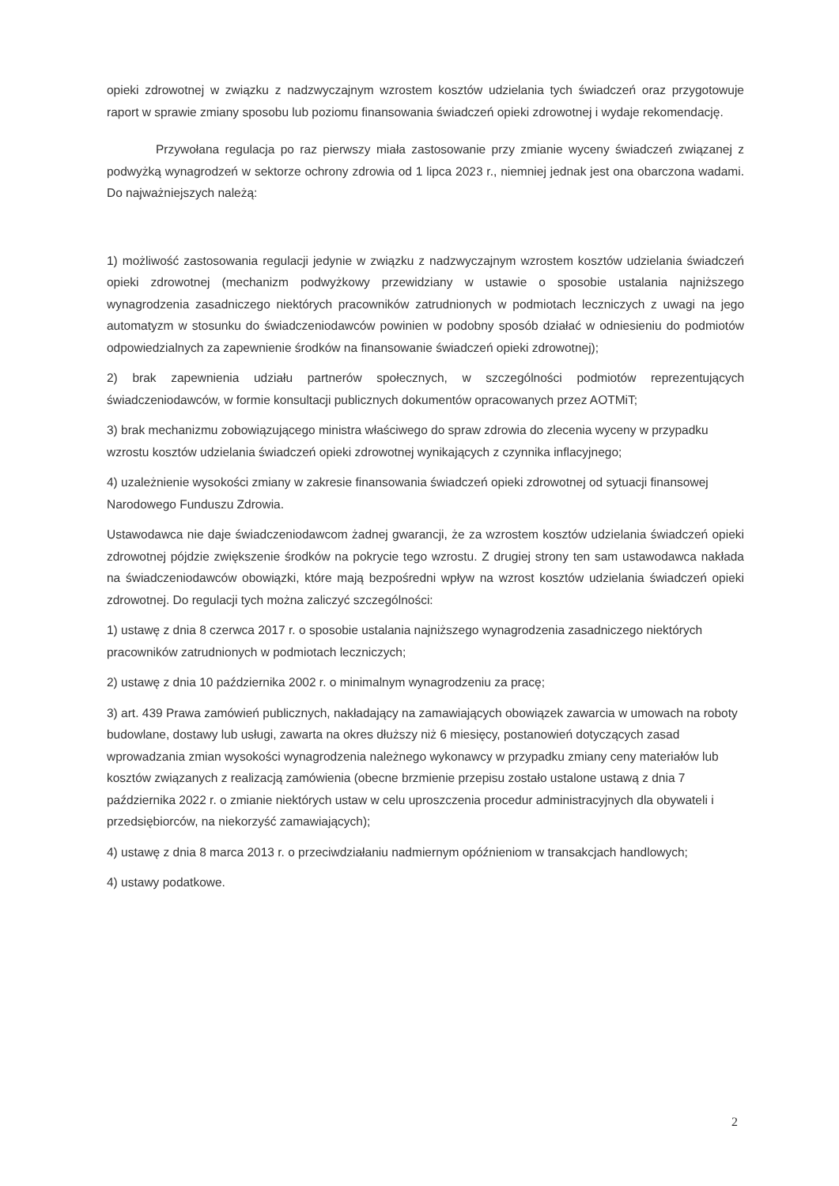opieki zdrowotnej w związku z nadzwyczajnym wzrostem kosztów udzielania tych świadczeń oraz przygotowuje raport w sprawie zmiany sposobu lub poziomu finansowania świadczeń opieki zdrowotnej i wydaje rekomendację.
Przywołana regulacja po raz pierwszy miała zastosowanie przy zmianie wyceny świadczeń związanej z podwyżką wynagrodzeń w sektorze ochrony zdrowia od 1 lipca 2023 r., niemniej jednak jest ona obarczona wadami. Do najważniejszych należą:
1) możliwość zastosowania regulacji jedynie w związku z nadzwyczajnym wzrostem kosztów udzielania świadczeń opieki zdrowotnej (mechanizm podwyżkowy przewidziany w ustawie o sposobie ustalania najniższego wynagrodzenia zasadniczego niektórych pracowników zatrudnionych w podmiotach leczniczych z uwagi na jego automatyzm w stosunku do świadczeniodawców powinien w podobny sposób działać w odniesieniu do podmiotów odpowiedzialnych za zapewnienie środków na finansowanie świadczeń opieki zdrowotnej);
2) brak zapewnienia udziału partnerów społecznych, w szczególności podmiotów reprezentujących świadczeniodawców, w formie konsultacji publicznych dokumentów opracowanych przez AOTMiT;
3) brak mechanizmu zobowiązującego ministra właściwego do spraw zdrowia do zlecenia wyceny w przypadku wzrostu kosztów udzielania świadczeń opieki zdrowotnej wynikających z czynnika inflacyjnego;
4) uzależnienie wysokości zmiany w zakresie finansowania świadczeń opieki zdrowotnej od sytuacji finansowej Narodowego Funduszu Zdrowia.
Ustawodawca nie daje świadczeniodawcom żadnej gwarancji, że za wzrostem kosztów udzielania świadczeń opieki zdrowotnej pójdzie zwiększenie środków na pokrycie tego wzrostu. Z drugiej strony ten sam ustawodawca nakłada na świadczeniodawców obowiązki, które mają bezpośredni wpływ na wzrost kosztów udzielania świadczeń opieki zdrowotnej. Do regulacji tych można zaliczyć szczególności:
1) ustawę z dnia 8 czerwca 2017 r. o sposobie ustalania najniższego wynagrodzenia zasadniczego niektórych pracowników zatrudnionych w podmiotach leczniczych;
2) ustawę z dnia 10 października 2002 r. o minimalnym wynagrodzeniu za pracę;
3) art. 439 Prawa zamówień publicznych, nakładający na zamawiających obowiązek zawarcia w umowach na roboty budowlane, dostawy lub usługi, zawarta na okres dłuższy niż 6 miesięcy, postanowień dotyczących zasad wprowadzania zmian wysokości wynagrodzenia należnego wykonawcy w przypadku zmiany ceny materiałów lub kosztów związanych z realizacją zamówienia (obecne brzmienie przepisu zostało ustalone ustawą z dnia 7 października 2022 r. o zmianie niektórych ustaw w celu uproszczenia procedur administracyjnych dla obywateli i przedsiębiorców, na niekorzyść zamawiających);
4) ustawę z dnia 8 marca 2013 r. o przeciwdziałaniu nadmiernym opóźnieniom w transakcjach handlowych;
4) ustawy podatkowe.
2